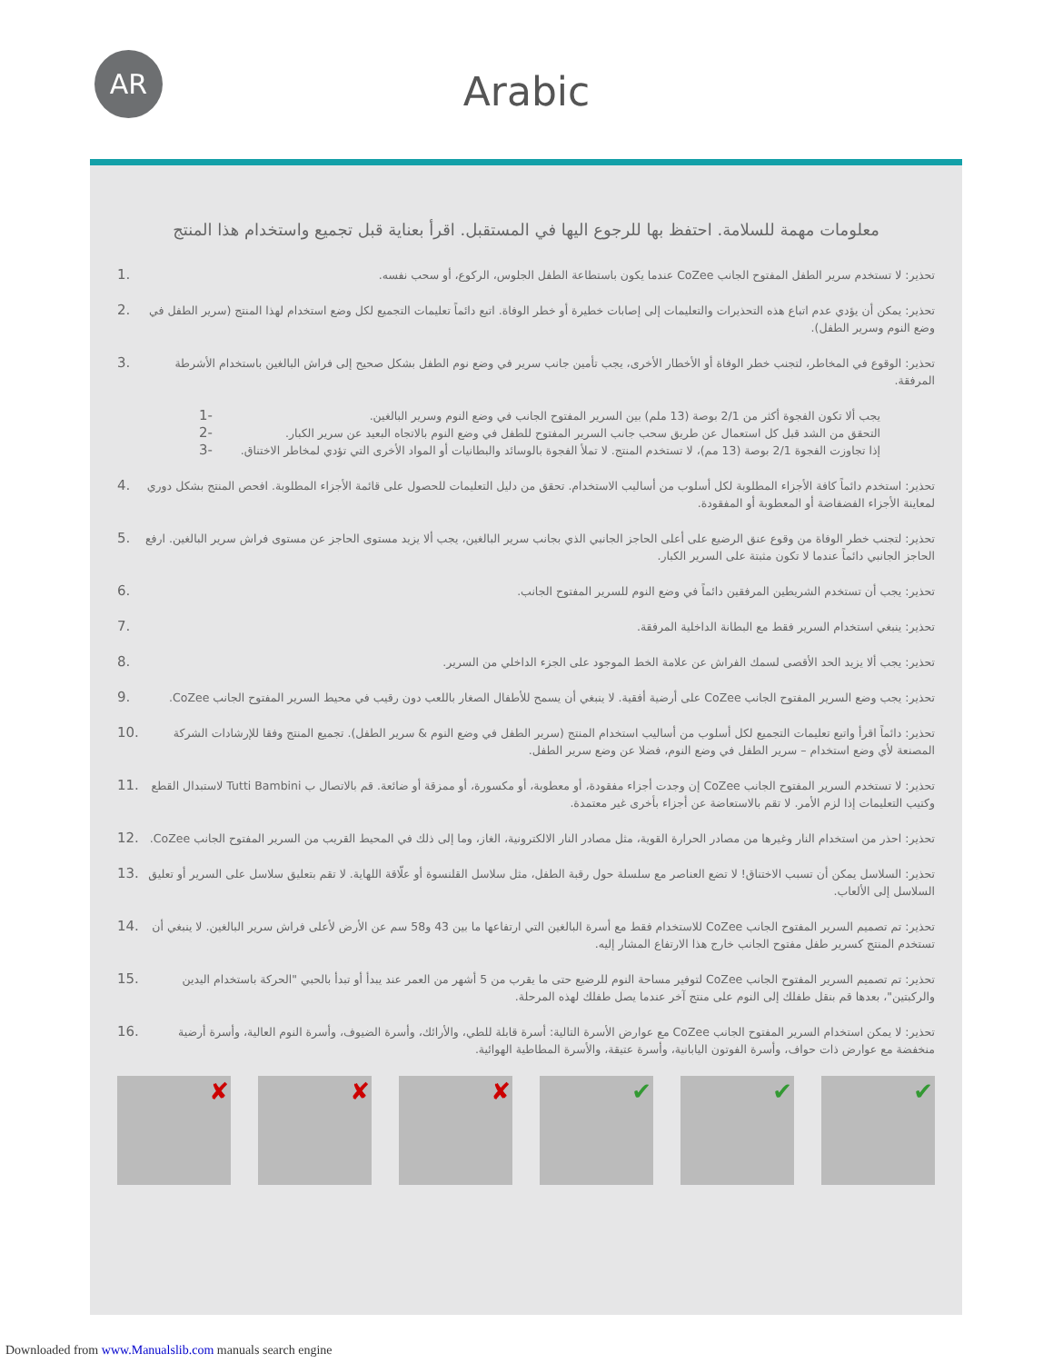AR
Arabic
معلومات مهمة للسلامة. احتفظ بها للرجوع اليها في المستقبل. اقرأ بعناية قبل تجميع واستخدام هذا المنتج
1. تحذير: لا تستخدم سرير الطفل المفتوح الجانب CoZee عندما يكون باستطاعة الطفل الجلوس، الركوع، أو سحب نفسه.
2. تحذير: يمكن أن يؤدي عدم اتباع هذه التحذيرات والتعليمات إلى إصابات خطيرة أو خطر الوفاة. اتبع دائماً تعليمات التجميع لكل وضع استخدام لهذا المنتج (سرير الطفل في وضع النوم وسرير الطفل).
3. تحذير: الوقوع في المخاطر، لتجنب خطر الوفاة أو الأخطار الأخرى، يجب تأمين جانب سرير في وضع نوم الطفل بشكل صحيح إلى فراش البالغين باستخدام الأشرطة المرفقة.
1- يجب ألا تكون الفجوة أكثر من 2/1 بوصة (13 ملم) بين السرير المفتوح الجانب في وضع النوم وسرير البالغين.
2- التحقق من الشد قبل كل استعمال عن طريق سحب جانب السرير المفتوح للطفل في وضع النوم بالاتجاه البعيد عن سرير الكبار.
3- إذا تجاوزت الفجوة 2/1 بوصة (13 مم)، لا تستخدم المنتج. لا تملأ الفجوة بالوسائد والبطانيات أو المواد الأخرى التي تؤدي لمخاطر الاختناق.
4. تحذير: استخدم دائماً كافة الأجزاء المطلوبة لكل أسلوب من أساليب الاستخدام. تحقق من دليل التعليمات للحصول على قائمة الأجزاء المطلوبة. افحص المنتج بشكل دوري لمعاينة الأجزاء الفضفاضة أو المعطوبة أو المفقودة.
5. تحذير: لتجنب خطر الوفاة من وقوع عنق الرضيع على أعلى الحاجز الجانبي الذي بجانب سرير البالغين، يجب ألا يزيد مستوى الحاجز عن مستوى فراش سرير البالغين. ارفع الحاجز الجانبي دائماً عندما لا تكون مثبتة على السرير الكبار.
6. تحذير: يجب أن تستخدم الشريطين المرفقين دائماً في وضع النوم للسرير المفتوح الجانب.
7. تحذير: ينبغي استخدام السرير فقط مع البطانة الداخلية المرفقة.
8. تحذير: يجب ألا يزيد الحد الأقصى لسمك الفراش عن علامة الخط الموجود على الجزء الداخلي من السرير.
9. تحذير: يجب وضع السرير المفتوح الجانب CoZee على أرضية أفقية. لا ينبغي أن يسمح للأطفال الصغار باللعب دون رقيب في محيط السرير المفتوح الجانب CoZee.
10. تحذير: دائماً اقرأ واتبع تعليمات التجميع لكل أسلوب من أساليب استخدام المنتج (سرير الطفل في وضع النوم & سرير الطفل). تجميع المنتج وفقا للإرشادات الشركة المصنعة لأي وضع استخدام – سرير الطفل في وضع النوم، فضلا عن وضع سرير الطفل.
11. تحذير: لا تستخدم السرير المفتوح الجانب CoZee إن وجدت أجزاء مفقودة، أو معطوبة، أو مكسورة، أو ممزقة أو ضائعة. قم بالاتصال ب Tutti Bambini لاستبدال القطع وكتيب التعليمات إذا لزم الأمر. لا تقم بالاستعاضة عن أجزاء بأخرى غير معتمدة.
12. تحذير: احذر من استخدام النار وغيرها من مصادر الحرارة القوية، مثل مصادر النار الالكترونية، الغاز، وما إلى ذلك في المحيط القريب من السرير المفتوح الجانب CoZee.
13. تحذير: السلاسل يمكن أن تسبب الاختناق! لا تضع العناصر مع سلسلة حول رقبة الطفل، مثل سلاسل القلنسوة أو علّاقة اللهاية. لا تقم بتعليق سلاسل على السرير أو تعليق السلاسل إلى الألعاب.
14. تحذير: تم تصميم السرير المفتوح الجانب CoZee للاستخدام فقط مع أسرة البالغين التي ارتفاعها ما بين 43 و58 سم عن الأرض لأعلى فراش سرير البالغين. لا ينبغي أن تستخدم المنتج كسرير طفل مفتوح الجانب خارج هذا الارتفاع المشار إليه.
15. تحذير: تم تصميم السرير المفتوح الجانب CoZee لتوفير مساحة النوم للرضيع حتى ما يقرب من 5 أشهر من العمر عند يبدأ أو تبدأ بالحبي "الحركة باستخدام اليدين والركبتين"، بعدها قم بنقل طفلك إلى النوم على منتج آخر عندما يصل طفلك لهذه المرحلة.
16. تحذير: لا يمكن استخدام السرير المفتوح الجانب CoZee مع عوارض الأسرة التالية: أسرة قابلة للطي، والأرائك، وأسرة الضيوف، وأسرة النوم العالية، وأسرة أرضية منخفضة مع عوارض ذات حواف، وأسرة الفوتون اليابانية، وأسرة عتيقة، والأسرة المطاطية الهوائية.
✘
✘
✘
✔
✔
✔
Downloaded from www.Manualslib.com manuals search engine